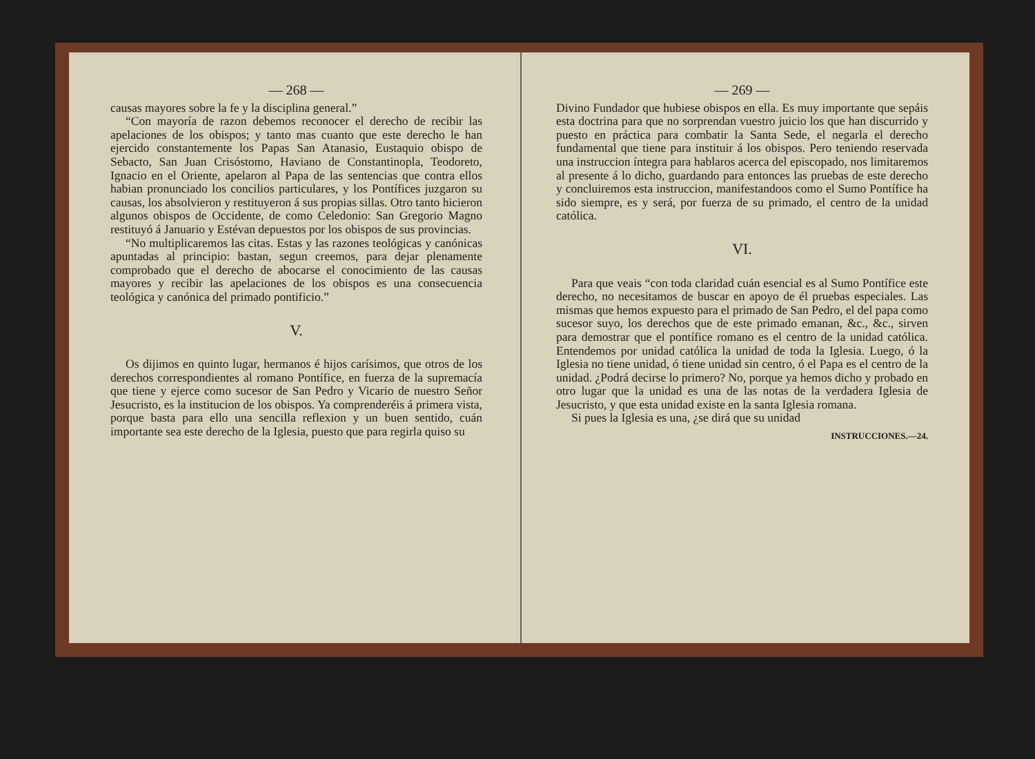— 268 —
causas mayores sobre la fe y la disciplina general.”
“Con mayoría de razon debemos reconocer el derecho de recibir las apelaciones de los obispos; y tanto mas cuanto que este derecho le han ejercido constantemente los Papas San Atanasio, Eustaquio obispo de Sebacto, San Juan Crisóstomo, Haviano de Constantinopla, Teodoreto, Ignacio en el Oriente, apelaron al Papa de las sentencias que contra ellos habian pronunciado los concilios particulares, y los Pontífices juzgaron su causas, los absolvieron y restituyeron á sus propias sillas. Otro tanto hicieron algunos obispos de Occidente, de como Celedonio: San Gregorio Magno restituyó á Januario y Estévan depuestos por los obispos de sus provincias.
“No multiplicaremos las citas. Estas y las razones teológicas y canónicas apuntadas al principio: bastan, segun creemos, para dejar plenamente comprobado que el derecho de abocarse el conocimiento de las causas mayores y recibir las apelaciones de los obispos es una consecuencia teológica y canónica del primado pontificio.”
V.
Os dijimos en quinto lugar, hermanos é hijos carísimos, que otros de los derechos correspondientes al romano Pontífice, en fuerza de la supremacía que tiene y ejerce como sucesor de San Pedro y Vicario de nuestro Señor Jesucristo, es la institucion de los obispos. Ya comprenderéis á primera vista, porque basta para ello una sencilla reflexion y un buen sentido, cuán importante sea este derecho de la Iglesia, puesto que para regirla quiso su
— 269 —
Divino Fundador que hubiese obispos en ella. Es muy importante que sepáis esta doctrina para que no sorprendan vuestro juicio los que han discurrido y puesto en práctica para combatir la Santa Sede, el negarla el derecho fundamental que tiene para instituir á los obispos. Pero teniendo reservada una instruccion íntegra para hablaros acerca del episcopado, nos limitaremos al presente á lo dicho, guardando para entonces las pruebas de este derecho y concluiremos esta instruccion, manifestandoos como el Sumo Pontífice ha sido siempre, es y será, por fuerza de su primado, el centro de la unidad católica.
VI.
Para que veais “con toda claridad cuán esencial es al Sumo Pontífice este derecho, no necesitamos de buscar en apoyo de él pruebas especiales. Las mismas que hemos expuesto para el primado de San Pedro, el del papa como sucesor suyo, los derechos que de este primado emanan, &c., &c., sirven para demostrar que el pontífice romano es el centro de la unidad católica. Entendemos por unidad católica la unidad de toda la Iglesia. Luego, ó la Iglesia no tiene unidad, ó tiene unidad sin centro, ó el Papa es el centro de la unidad. ¿Podrá decirse lo primero? No, porque ya hemos dicho y probado en otro lugar que la unidad es una de las notas de la verdadera Iglesia de Jesucristo, y que esta unidad existe en la santa Iglesia romana.
Si pues la Iglesia es una, ¿se dirá que su unidad
INSTRUCCIONES.—24.